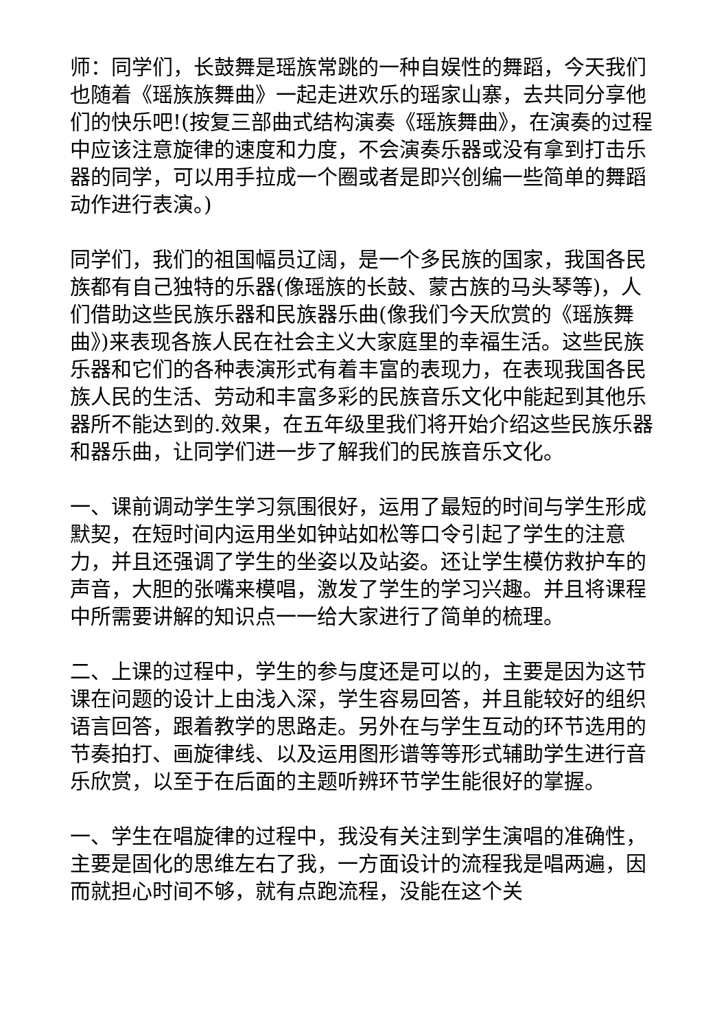师：同学们，长鼓舞是瑶族常跳的一种自娱性的舞蹈，今天我们也随着《瑶族族舞曲》一起走进欢乐的瑶家山寨，去共同分享他们的快乐吧!(按复三部曲式结构演奏《瑶族舞曲》，在演奏的过程中应该注意旋律的速度和力度，不会演奏乐器或没有拿到打击乐器的同学，可以用手拉成一个圈或者是即兴创编一些简单的舞蹈动作进行表演。)
同学们，我们的祖国幅员辽阔，是一个多民族的国家，我国各民族都有自己独特的乐器(像瑶族的长鼓、蒙古族的马头琴等)，人们借助这些民族乐器和民族器乐曲(像我们今天欣赏的《瑶族舞曲》)来表现各族人民在社会主义大家庭里的幸福生活。这些民族乐器和它们的各种表演形式有着丰富的表现力，在表现我国各民族人民的生活、劳动和丰富多彩的民族音乐文化中能起到其他乐器所不能达到的.效果，在五年级里我们将开始介绍这些民族乐器和器乐曲，让同学们进一步了解我们的民族音乐文化。
一、课前调动学生学习氛围很好，运用了最短的时间与学生形成默契，在短时间内运用坐如钟站如松等口令引起了学生的注意力，并且还强调了学生的坐姿以及站姿。还让学生模仿救护车的声音，大胆的张嘴来模唱，激发了学生的学习兴趣。并且将课程中所需要讲解的知识点一一给大家进行了简单的梳理。
二、上课的过程中，学生的参与度还是可以的，主要是因为这节课在问题的设计上由浅入深，学生容易回答，并且能较好的组织语言回答，跟着教学的思路走。另外在与学生互动的环节选用的节奏拍打、画旋律线、以及运用图形谱等等形式辅助学生进行音乐欣赏，以至于在后面的主题听辨环节学生能很好的掌握。
一、学生在唱旋律的过程中，我没有关注到学生演唱的准确性，主要是固化的思维左右了我，一方面设计的流程我是唱两遍，因而就担心时间不够，就有点跑流程，没能在这个关